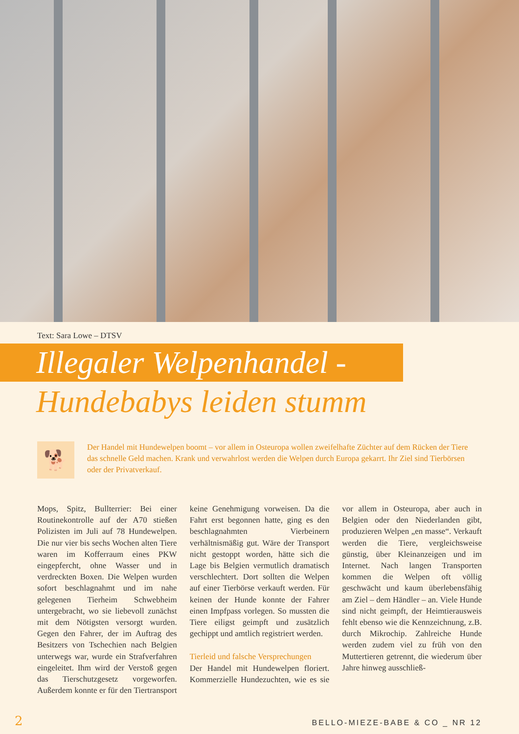Text: Sara Lowe – DTSV
Illegaler Welpenhandel -
Hundebabys leiden stumm
🐕
Der Handel mit Hundewelpen boomt – vor allem in Osteuropa wollen zweifelhafte Züchter auf dem Rücken der Tiere das schnelle Geld machen. Krank und verwahrlost werden die Welpen durch Europa gekarrt. Ihr Ziel sind Tierbörsen oder der Privatverkauf.
Mops, Spitz, Bullterrier: Bei einer Routinekontrolle auf der A70 stießen Polizisten im Juli auf 78 Hundewelpen. Die nur vier bis sechs Wochen alten Tiere waren im Kofferraum eines PKW eingepfercht, ohne Wasser und in verdreckten Boxen. Die Welpen wurden sofort beschlagnahmt und im nahe gelegenen Tierheim Schwebheim untergebracht, wo sie liebevoll zunächst mit dem Nötigsten versorgt wurden. Gegen den Fahrer, der im Auftrag des Besitzers von Tschechien nach Belgien unterwegs war, wurde ein Strafverfahren eingeleitet. Ihm wird der Verstoß gegen das Tierschutzgesetz vorgeworfen. Außerdem konnte er für den Tiertransport keine Genehmigung vorweisen. Da die Fahrt erst begonnen hatte, ging es den beschlagnahmten Vierbeinern verhältnismäßig gut. Wäre der Transport nicht gestoppt worden, hätte sich die Lage bis Belgien vermutlich dramatisch verschlechtert. Dort sollten die Welpen auf einer Tierbörse verkauft werden. Für keinen der Hunde konnte der Fahrer einen Impfpass vorlegen. So mussten die Tiere eiligst geimpft und zusätzlich gechippt und amtlich registriert werden.
Tierleid und falsche Versprechungen
Der Handel mit Hundewelpen floriert. Kommerzielle Hundezuchten, wie es sie vor allem in Osteuropa, aber auch in Belgien oder den Niederlanden gibt, produzieren Welpen „en masse“. Verkauft werden die Tiere, vergleichsweise günstig, über Kleinanzeigen und im Internet. Nach langen Transporten kommen die Welpen oft völlig geschwächt und kaum überlebensfähig am Ziel – dem Händler – an. Viele Hunde sind nicht geimpft, der Heimtierausweis fehlt ebenso wie die Kennzeichnung, z.B. durch Mikrochip. Zahlreiche Hunde werden zudem viel zu früh von den Muttertieren getrennt, die wiederum über Jahre hinweg ausschließ-
2 BELLO-MIEZE-BABE & CO _ NR 12